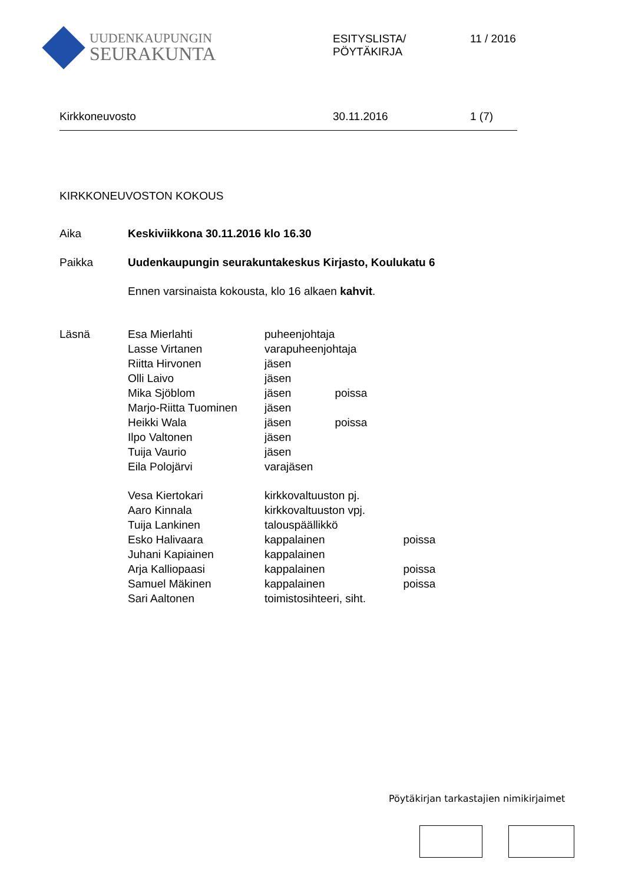UUDENKAUPUNGIN
SEURAKUNTA
ESITYSLISTA/
PÖYTÄKIRJA
11 / 2016
Kirkkoneuvosto 30.11.2016 1 (7)
KIRKKONEUVOSTON KOKOUS
| Aika | Keskiviikkona 30.11.2016 klo 16.30 |
| Paikka | Uudenkaupungin seurakuntakeskus Kirjasto, Koulukatu 6 |
| | Ennen varsinaista kokousta, klo 16 alkaen kahvit . |
| Läsnä | Esa Mierlahti | puheenjohtaja | | |
| | Lasse Virtanen | varapuheenjohtaja | | |
| | Riitta Hirvonen | jäsen | | |
| | Olli Laivo | jäsen | | |
| | Mika Sjöblom | jäsen | poissa | |
| | Marjo-Riitta Tuominen | jäsen | | |
| | Heikki Wala | jäsen | poissa | |
| | Ilpo Valtonen | jäsen | | |
| | Tuija Vaurio | jäsen | | |
| | Eila Polojärvi | varajäsen | | |
| | Vesa Kiertokari | kirkkovaltuuston pj. | | |
| | Aaro Kinnala | kirkkovaltuuston vpj. | | |
| | Tuija Lankinen | talouspäällikkö | | |
| | Esko Halivaara | kappalainen | | poissa |
| | Juhani Kapiainen | kappalainen | | |
| | Arja Kalliopaasi | kappalainen | | poissa |
| | Samuel Mäkinen | kappalainen | | poissa |
| | Sari Aaltonen | toimistosihteeri, siht. | | |
Pöytäkirjan tarkastajien nimikirjaimet